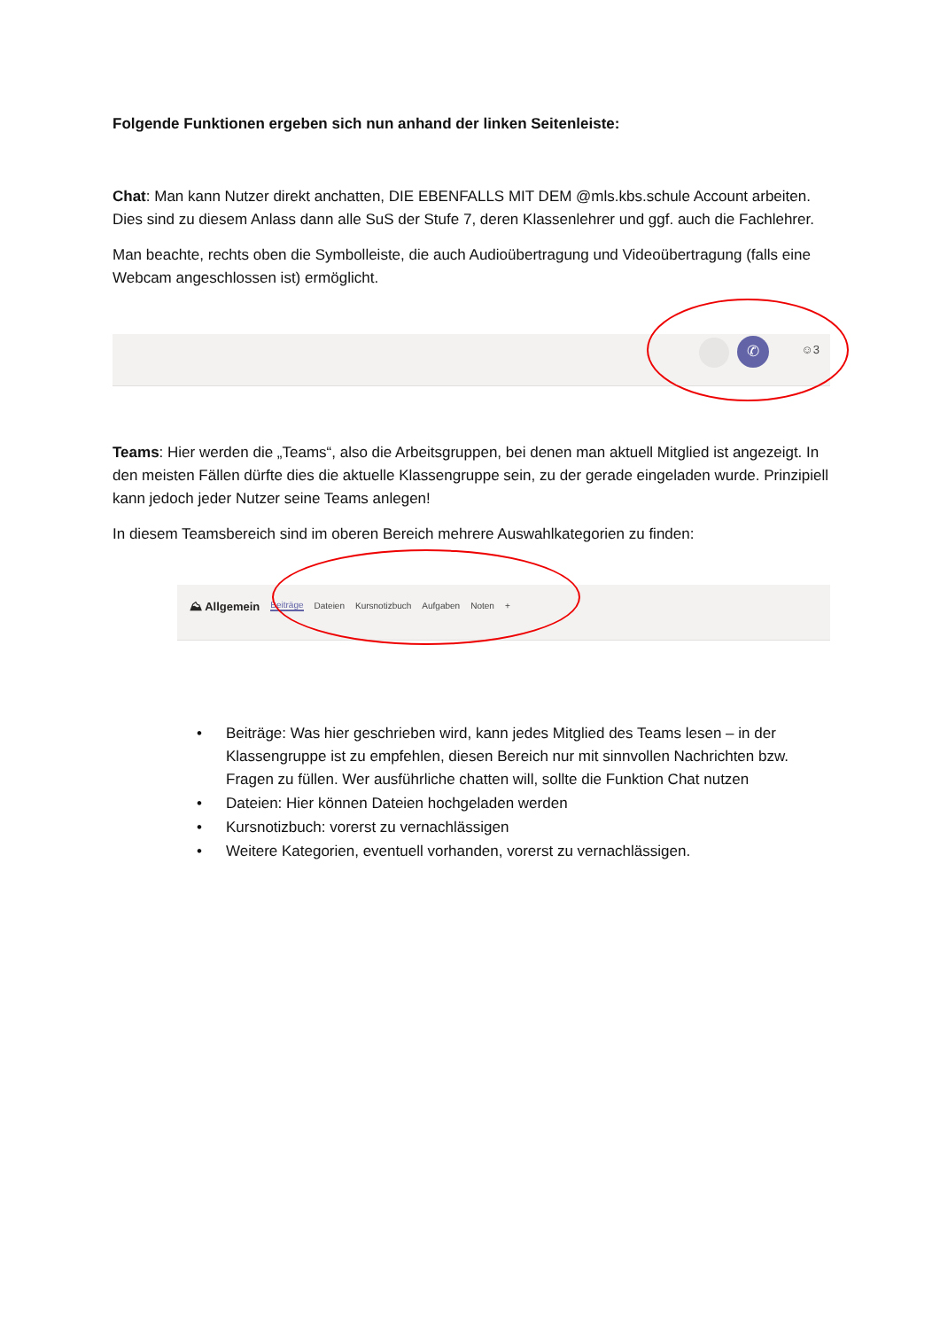Folgende Funktionen ergeben sich nun anhand der linken Seitenleiste:
Chat: Man kann Nutzer direkt anchatten, DIE EBENFALLS MIT DEM @mls.kbs.schule Account arbeiten. Dies sind zu diesem Anlass dann alle SuS der Stufe 7, deren Klassenlehrer und ggf. auch die Fachlehrer.
Man beachte, rechts oben die Symbolleiste, die auch Audioübertragung und Videoübertragung (falls eine Webcam angeschlossen ist) ermöglicht.
✆ ☺3
Teams: Hier werden die „Teams“, also die Arbeitsgruppen, bei denen man aktuell Mitglied ist angezeigt. In den meisten Fällen dürfte dies die aktuelle Klassengruppe sein, zu der gerade eingeladen wurde. Prinzipiell kann jedoch jeder Nutzer seine Teams anlegen!
In diesem Teamsbereich sind im oberen Bereich mehrere Auswahlkategorien zu finden:
⛰ Allgemein Beiträge Dateien Kursnotizbuch Aufgaben Noten +
• Beiträge: Was hier geschrieben wird, kann jedes Mitglied des Teams lesen – in der Klassengruppe ist zu empfehlen, diesen Bereich nur mit sinnvollen Nachrichten bzw. Fragen zu füllen. Wer ausführliche chatten will, sollte die Funktion Chat nutzen
• Dateien: Hier können Dateien hochgeladen werden
• Kursnotizbuch: vorerst zu vernachlässigen
• Weitere Kategorien, eventuell vorhanden, vorerst zu vernachlässigen.